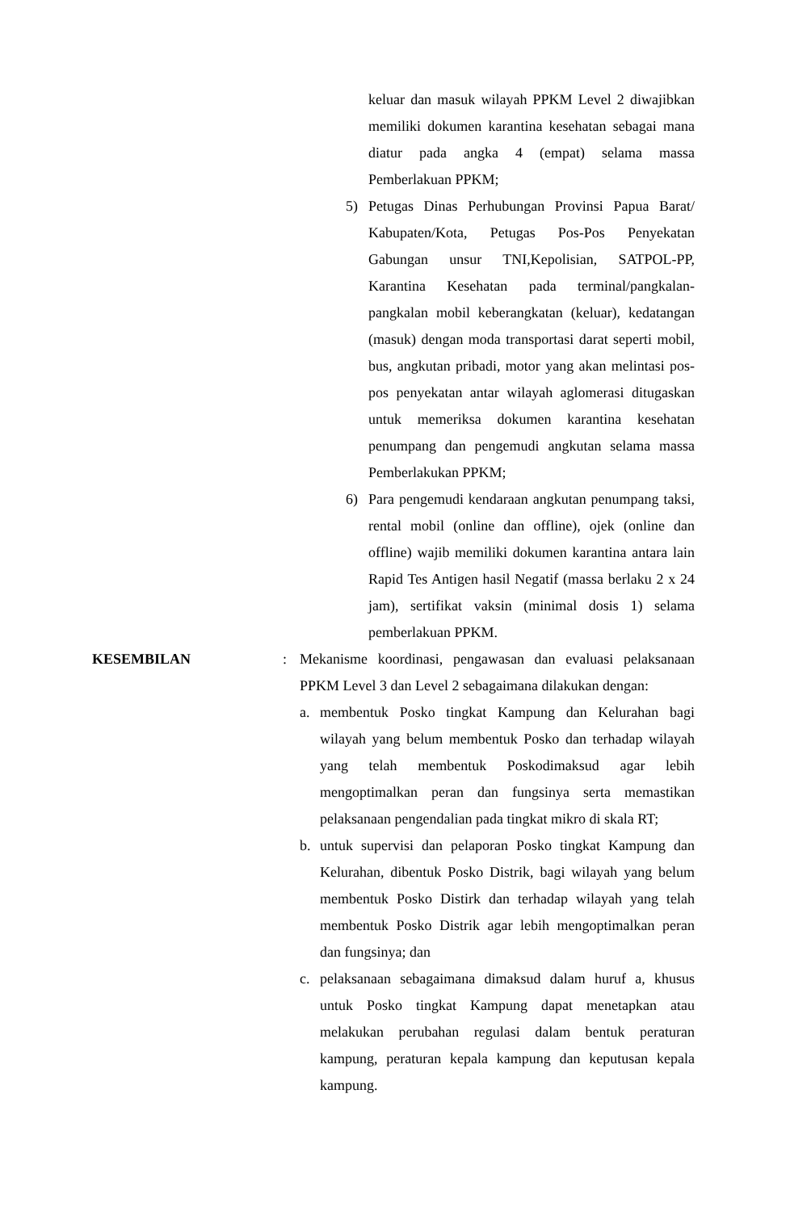keluar dan masuk wilayah PPKM Level 2 diwajibkan memiliki dokumen karantina kesehatan sebagai mana diatur pada angka 4 (empat) selama massa Pemberlakuan PPKM;
5) Petugas Dinas Perhubungan Provinsi Papua Barat/ Kabupaten/Kota, Petugas Pos-Pos Penyekatan Gabungan unsur TNI,Kepolisian, SATPOL-PP, Karantina Kesehatan pada terminal/pangkalan-pangkalan mobil keberangkatan (keluar), kedatangan (masuk) dengan moda transportasi darat seperti mobil, bus, angkutan pribadi, motor yang akan melintasi pos-pos penyekatan antar wilayah aglomerasi ditugaskan untuk memeriksa dokumen karantina kesehatan penumpang dan pengemudi angkutan selama massa Pemberlakukan PPKM;
6) Para pengemudi kendaraan angkutan penumpang taksi, rental mobil (online dan offline), ojek (online dan offline) wajib memiliki dokumen karantina antara lain Rapid Tes Antigen hasil Negatif (massa berlaku 2 x 24 jam), sertifikat vaksin (minimal dosis 1) selama pemberlakuan PPKM.
KESEMBILAN : Mekanisme koordinasi, pengawasan dan evaluasi pelaksanaan PPKM Level 3 dan Level 2 sebagaimana dilakukan dengan:
a. membentuk Posko tingkat Kampung dan Kelurahan bagi wilayah yang belum membentuk Posko dan terhadap wilayah yang telah membentuk Poskodimaksud agar lebih mengoptimalkan peran dan fungsinya serta memastikan pelaksanaan pengendalian pada tingkat mikro di skala RT;
b. untuk supervisi dan pelaporan Posko tingkat Kampung dan Kelurahan, dibentuk Posko Distrik, bagi wilayah yang belum membentuk Posko Distirk dan terhadap wilayah yang telah membentuk Posko Distrik agar lebih mengoptimalkan peran dan fungsinya; dan
c. pelaksanaan sebagaimana dimaksud dalam huruf a, khusus untuk Posko tingkat Kampung dapat menetapkan atau melakukan perubahan regulasi dalam bentuk peraturan kampung, peraturan kepala kampung dan keputusan kepala kampung.